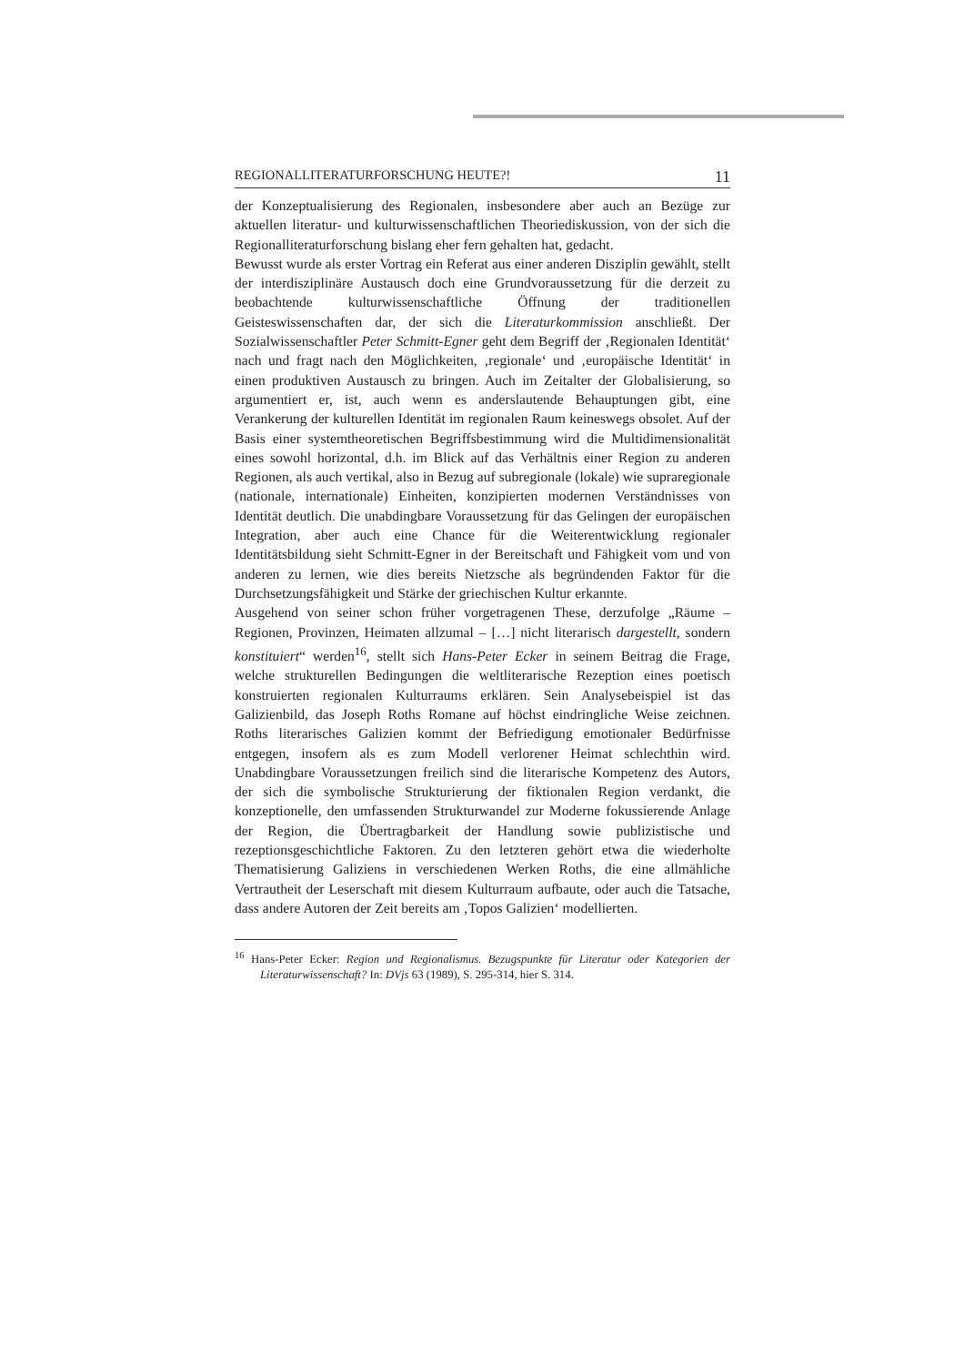REGIONALLITERATURFORSCHUNG HEUTE?! 11
der Konzeptualisierung des Regionalen, insbesondere aber auch an Bezüge zur aktuellen literatur- und kulturwissenschaftlichen Theoriediskussion, von der sich die Regionalliteraturforschung bislang eher fern gehalten hat, gedacht.
Bewusst wurde als erster Vortrag ein Referat aus einer anderen Disziplin gewählt, stellt der interdisziplinäre Austausch doch eine Grundvoraussetzung für die derzeit zu beobachtende kulturwissenschaftliche Öffnung der traditionellen Geisteswissenschaften dar, der sich die Literaturkommission anschließt. Der Sozialwissenschaftler Peter Schmitt-Egner geht dem Begriff der ‚Regionalen Identität‘ nach und fragt nach den Möglichkeiten, ‚regionale‘ und ‚europäische Identität‘ in einen produktiven Austausch zu bringen. Auch im Zeitalter der Globalisierung, so argumentiert er, ist, auch wenn es anderslautende Behauptungen gibt, eine Verankerung der kulturellen Identität im regionalen Raum keineswegs obsolet. Auf der Basis einer systemtheoretischen Begriffsbestimmung wird die Multidimensionalität eines sowohl horizontal, d.h. im Blick auf das Verhältnis einer Region zu anderen Regionen, als auch vertikal, also in Bezug auf subregionale (lokale) wie supraregionale (nationale, internationale) Einheiten, konzipierten modernen Verständnisses von Identität deutlich. Die unabdingbare Voraussetzung für das Gelingen der europäischen Integration, aber auch eine Chance für die Weiterentwicklung regionaler Identitätsbildung sieht Schmitt-Egner in der Bereitschaft und Fähigkeit vom und von anderen zu lernen, wie dies bereits Nietzsche als begründenden Faktor für die Durchsetzungsfähigkeit und Stärke der griechischen Kultur erkannte.
Ausgehend von seiner schon früher vorgetragenen These, derzufolge „Räume – Regionen, Provinzen, Heimaten allzumal – […] nicht literarisch dargestellt, sondern konstituiert“ werden<sup>16</sup>, stellt sich Hans-Peter Ecker in seinem Beitrag die Frage, welche strukturellen Bedingungen die weltliterarische Rezeption eines poetisch konstruierten regionalen Kulturraums erklären. Sein Analysebeispiel ist das Galizienbild, das Joseph Roths Romane auf höchst eindringliche Weise zeichnen. Roths literarisches Galizien kommt der Befriedigung emotionaler Bedürfnisse entgegen, insofern als es zum Modell verlorener Heimat schlechthin wird. Unabdingbare Voraussetzungen freilich sind die literarische Kompetenz des Autors, der sich die symbolische Strukturierung der fiktionalen Region verdankt, die konzeptionelle, den umfassenden Strukturwandel zur Moderne fokussierende Anlage der Region, die Übertragbarkeit der Handlung sowie publizistische und rezeptionsgeschichtliche Faktoren. Zu den letzteren gehört etwa die wiederholte Thematisierung Galiziens in verschiedenen Werken Roths, die eine allmähliche Vertrautheit der Leserschaft mit diesem Kulturraum aufbaute, oder auch die Tatsache, dass andere Autoren der Zeit bereits am ‚Topos Galizien‘ modellierten.
<sup>16</sup> Hans-Peter Ecker: Region und Regionalismus. Bezugspunkte für Literatur oder Kategorien der Literaturwissenschaft? In: DVjs 63 (1989), S. 295-314, hier S. 314.